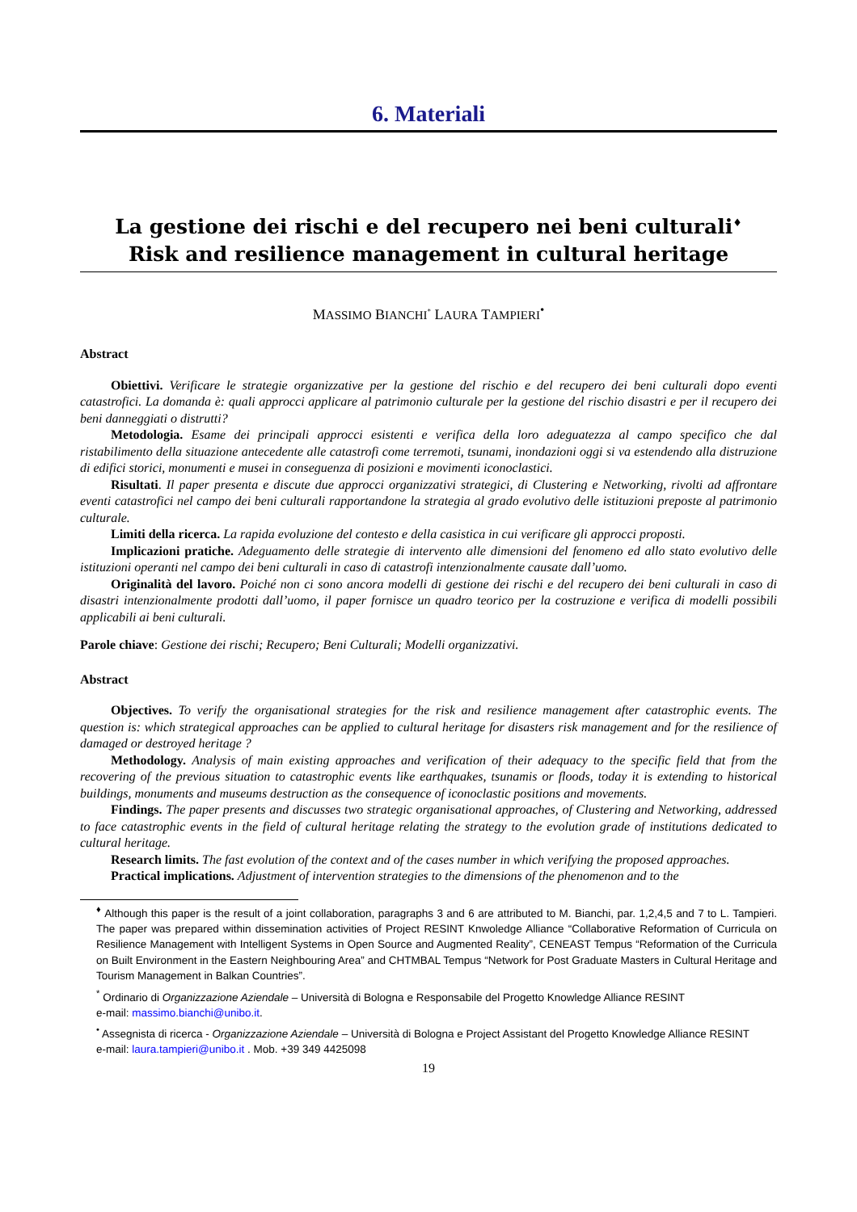6. Materiali
La gestione dei rischi e del recupero nei beni culturali<sup>♦</sup>
Risk and resilience management in cultural heritage
MASSIMO BIANCHI<sup>*</sup> LAURA TAMPIERI<sup>•</sup>
Abstract
Obiettivi. Verificare le strategie organizzative per la gestione del rischio e del recupero dei beni culturali dopo eventi catastrofici. La domanda è: quali approcci applicare al patrimonio culturale per la gestione del rischio disastri e per il recupero dei beni danneggiati o distrutti?
Metodologia. Esame dei principali approcci esistenti e verifica della loro adeguatezza al campo specifico che dal ristabilimento della situazione antecedente alle catastrofi come terremoti, tsunami, inondazioni oggi si va estendendo alla distruzione di edifici storici, monumenti e musei in conseguenza di posizioni e movimenti iconoclastici.
Risultati. Il paper presenta e discute due approcci organizzativi strategici, di Clustering e Networking, rivolti ad affrontare eventi catastrofici nel campo dei beni culturali rapportandone la strategia al grado evolutivo delle istituzioni preposte al patrimonio culturale.
Limiti della ricerca. La rapida evoluzione del contesto e della casistica in cui verificare gli approcci proposti.
Implicazioni pratiche. Adeguamento delle strategie di intervento alle dimensioni del fenomeno ed allo stato evolutivo delle istituzioni operanti nel campo dei beni culturali in caso di catastrofi intenzionalmente causate dall’uomo.
Originalità del lavoro. Poiché non ci sono ancora modelli di gestione dei rischi e del recupero dei beni culturali in caso di disastri intenzionalmente prodotti dall’uomo, il paper fornisce un quadro teorico per la costruzione e verifica di modelli possibili applicabili ai beni culturali.
Parole chiave: Gestione dei rischi; Recupero; Beni Culturali; Modelli organizzativi.
Abstract
Objectives. To verify the organisational strategies for the risk and resilience management after catastrophic events. The question is: which strategical approaches can be applied to cultural heritage for disasters risk management and for the resilience of damaged or destroyed heritage ?
Methodology. Analysis of main existing approaches and verification of their adequacy to the specific field that from the recovering of the previous situation to catastrophic events like earthquakes, tsunamis or floods, today it is extending to historical buildings, monuments and museums destruction as the consequence of iconoclastic positions and movements.
Findings. The paper presents and discusses two strategic organisational approaches, of Clustering and Networking, addressed to face catastrophic events in the field of cultural heritage relating the strategy to the evolution grade of institutions dedicated to cultural heritage.
Research limits. The fast evolution of the context and of the cases number in which verifying the proposed approaches.
Practical implications. Adjustment of intervention strategies to the dimensions of the phenomenon and to the
<sup>♦</sup> Although this paper is the result of a joint collaboration, paragraphs 3 and 6 are attributed to M. Bianchi, par. 1,2,4,5 and 7 to L. Tampieri. The paper was prepared within dissemination activities of Project RESINT Knwoledge Alliance “Collaborative Reformation of Curricula on Resilience Management with Intelligent Systems in Open Source and Augmented Reality”, CENEAST Tempus “Reformation of the Curricula on Built Environment in the Eastern Neighbouring Area” and CHTMBAL Tempus “Network for Post Graduate Masters in Cultural Heritage and Tourism Management in Balkan Countries”.
<sup>*</sup> Ordinario di Organizzazione Aziendale – Università di Bologna e Responsabile del Progetto Knowledge Alliance RESINT
e-mail: massimo.bianchi@unibo.it.
<sup>•</sup> Assegnista di ricerca - Organizzazione Aziendale – Università di Bologna e Project Assistant del Progetto Knowledge Alliance RESINT
e-mail: laura.tampieri@unibo.it . Mob. +39 349 4425098
19